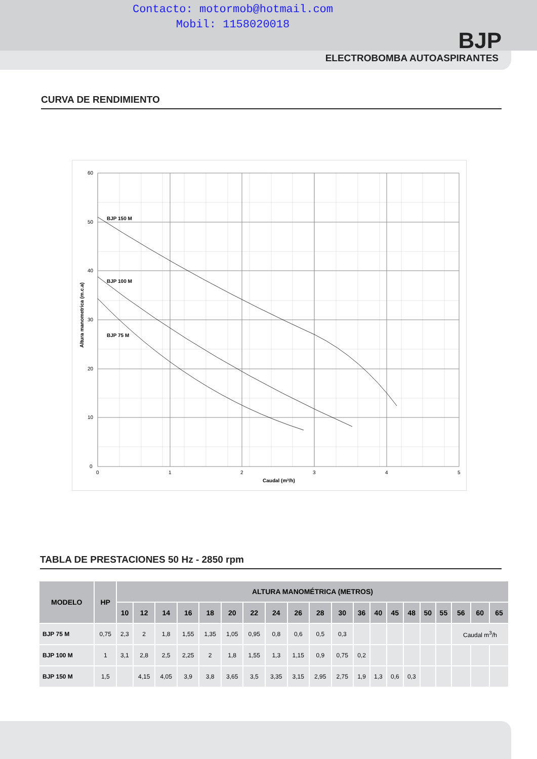Contacto: motormob@hotmail.com
Mobil: 1158020018
BJP
ELECTROBOMBA AUTOASPIRANTES
CURVA DE RENDIMIENTO
BJP 150 M
BJP 100 M
BJP 75 M
60
50
40
30
20
10
0
0
1
2
3
4
5
Caudal (m³/h)
Altura manometrica (m.c.a)
TABLA DE PRESTACIONES 50 Hz - 2850 rpm
| MODELO | HP | ALTURA MANOMÉTRICA (METROS) | | | | | | | | | | | | | | | | | | | |
| --- | --- | --- | --- | --- | --- | --- | --- | --- | --- | --- | --- | --- | --- | --- | --- | --- | --- | --- | --- | --- | --- |
| | | 10 | 12 | 14 | 16 | 18 | 20 | 22 | 24 | 26 | 28 | 30 | 36 | 40 | 45 | 48 | 50 | 55 | 56 | 60 | 65 |
| BJP 75 M | 0,75 | 2,3 | 2 | 1,8 | 1,55 | 1,35 | 1,05 | 0,95 | 0,8 | 0,6 | 0,5 | 0,3 | | | | | | | Caudal m<sup>3</sup>/h | | |
| BJP 100 M | 1 | 3,1 | 2,8 | 2,5 | 2,25 | 2 | 1,8 | 1,55 | 1,3 | 1,15 | 0,9 | 0,75 | 0,2 | | | | | | | | |
| BJP 150 M | 1,5 | | 4,15 | 4,05 | 3,9 | 3,8 | 3,65 | 3,5 | 3,35 | 3,15 | 2,95 | 2,75 | 1,9 | 1,3 | 0,6 | 0,3 | | | | | |